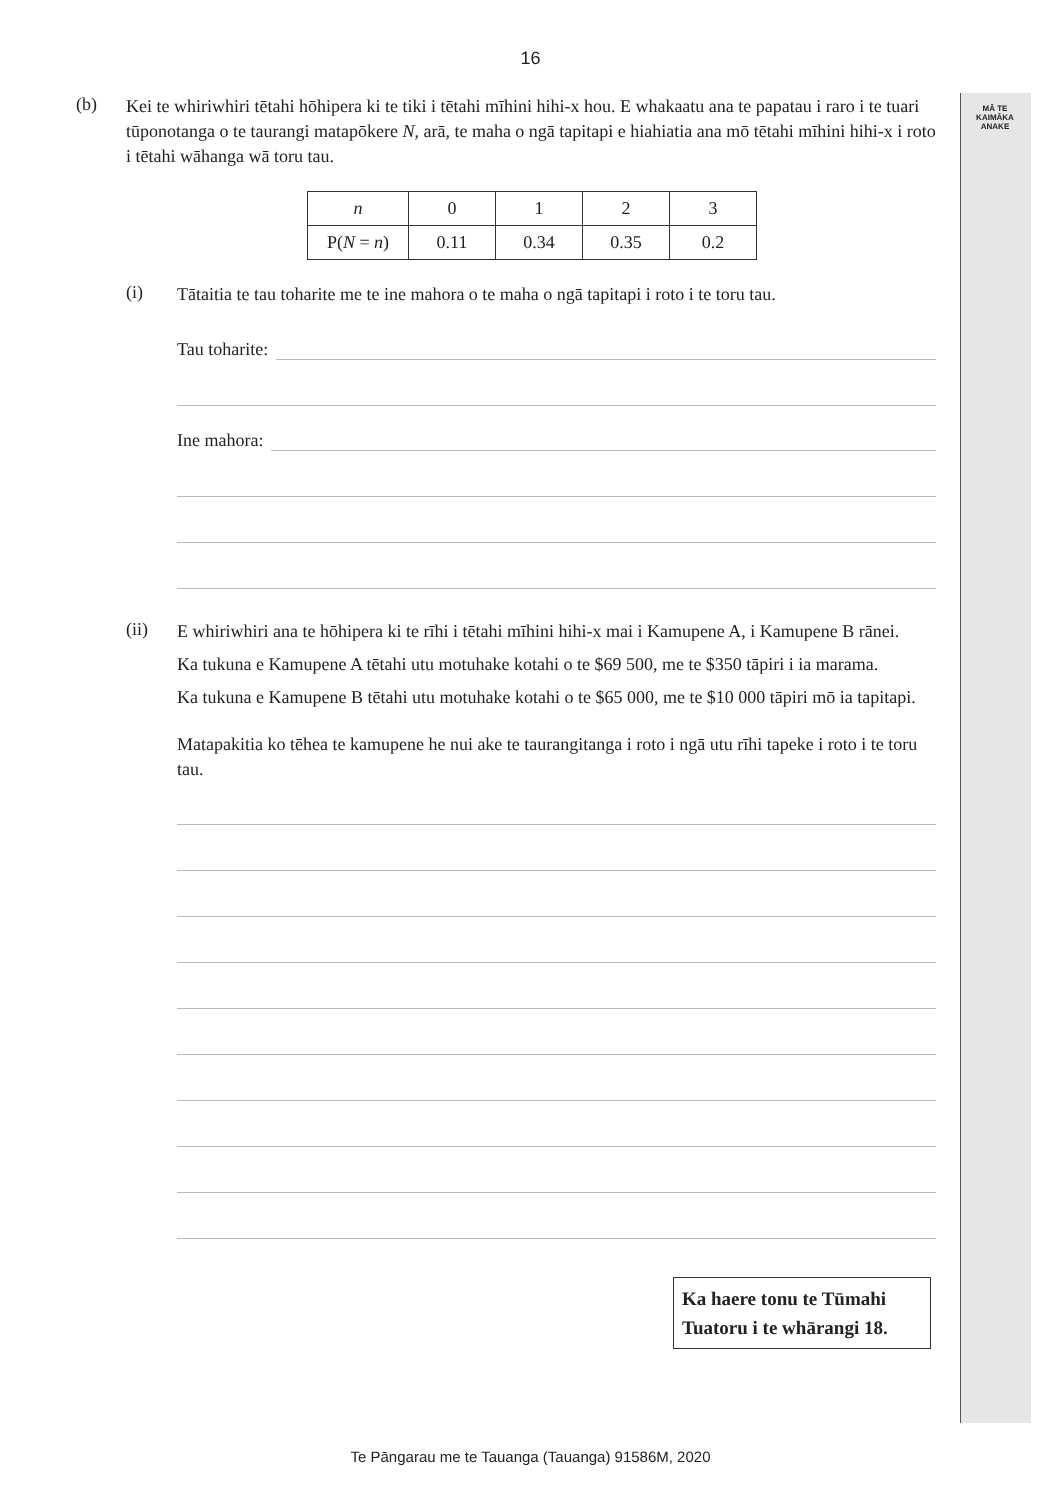MĀ TE
KAIMĀKA
ANAKE
16
(b)
Kei te whiriwhiri tētahi hōhipera ki te tiki i tētahi mīhini hihi-x hou. E whakaatu ana te papatau i raro i te tuari tūponotanga o te taurangi matapōkere N, arā, te maha o ngā tapitapi e hiahiatia ana mō tētahi mīhini hihi-x i roto i tētahi wāhanga wā toru tau.
| n | 0 | 1 | 2 | 3 |
| P( N = n ) | 0.11 | 0.34 | 0.35 | 0.2 |
(i)
Tātaitia te tau toharite me te ine mahora o te maha o ngā tapitapi i roto i te toru tau.
Tau toharite:
Ine mahora:
(ii)
E whiriwhiri ana te hōhipera ki te rīhi i tētahi mīhini hihi-x mai i Kamupene A, i Kamupene B rānei.
Ka tukuna e Kamupene A tētahi utu motuhake kotahi o te $69 500, me te $350 tāpiri i ia marama.
Ka tukuna e Kamupene B tētahi utu motuhake kotahi o te $65 000, me te $10 000 tāpiri mō ia tapitapi.
Matapakitia ko tēhea te kamupene he nui ake te taurangitanga i roto i ngā utu rīhi tapeke i roto i te toru tau.
Ka haere tonu te Tūmahi Tuatoru i te whārangi 18.
Te Pāngarau me te Tauanga (Tauanga) 91586M, 2020